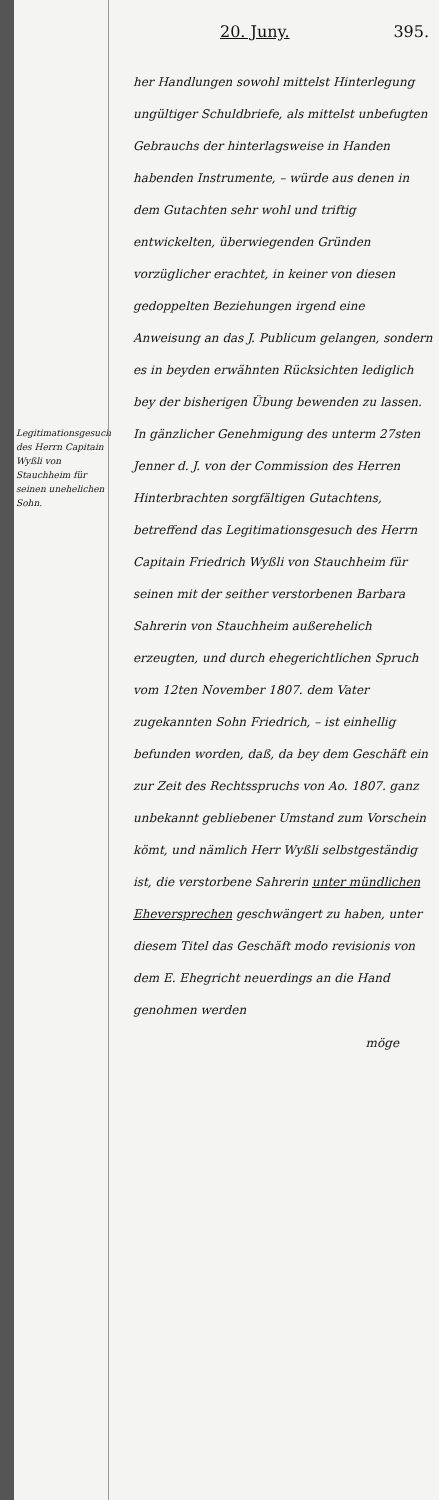20. Juny. 395.
her Handlungen sowohl mittelst Hinterlegung ungültiger Schuldbriefe, als mittelst unbefugten Gebrauchs der hinterlagsweise in Handen habenden Instrumente, – würde aus denen in dem Gutachten sehr wohl und triftig entwickelten, überwiegenden Gründen vorzüglicher erachtet, in keiner von diesen gedoppelten Beziehungen irgend eine Anweisung an das J. Publicum gelangen, sondern es in beyden erwähnten Rücksichten lediglich bey der bisherigen Übung bewenden zu lassen.
Legitimationsgesuch des Herrn Capitain Wyßli von Stauchheim für seinen unehelichen Sohn.
In gänzlicher Genehmigung des unterm 27sten Jenner d. J. von der Commission des Herren Hinterbrachten sorgfältigen Gutachtens, betreffend das Legitimationsgesuch des Herrn Capitain Friedrich Wyßli von Stauchheim für seinen mit der seither verstorbenen Barbara Sahrerin von Stauchheim außerehelich erzeugten, und durch ehegerichtlichen Spruch vom 12ten November 1807. dem Vater zugekannten Sohn Friedrich, – ist einhellig befunden worden, daß, da bey dem Geschäft ein zur Zeit des Rechtsspruchs von Ao. 1807. ganz unbekannt gebliebener Umstand zum Vorschein kömt, und nämlich Herr Wyßli selbstgeständig ist, die verstorbene Sahrerin unter mündlichen Eheversprechen geschwängert zu haben, unter diesem Titel das Geschäft modo revisionis von dem E. Ehegricht neuerdings an die Hand genohmen werden
möge